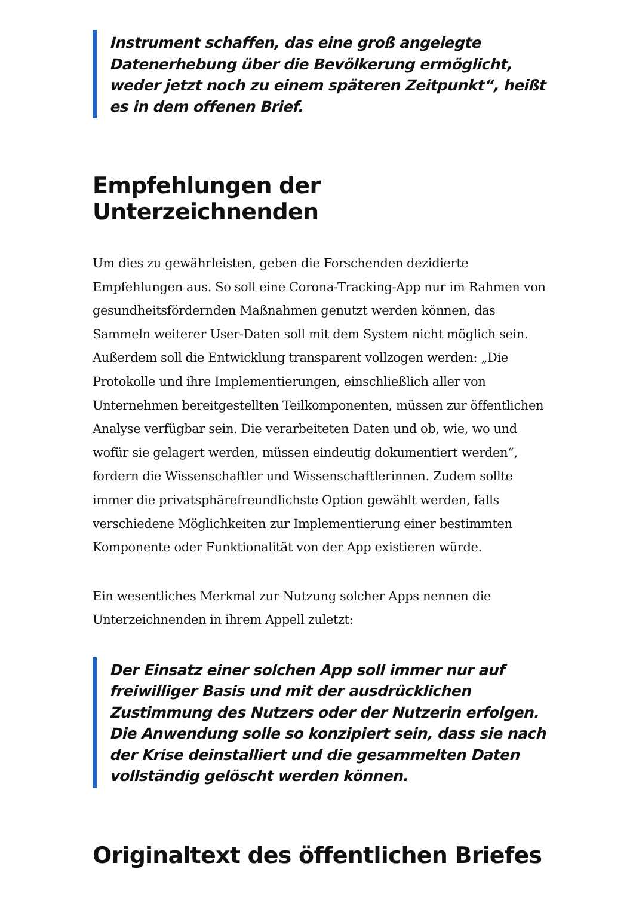Instrument schaffen, das eine groß angelegte Datenerhebung über die Bevölkerung ermöglicht, weder jetzt noch zu einem späteren Zeitpunkt“, heißt es in dem offenen Brief.
Empfehlungen der Unterzeichnenden
Um dies zu gewährleisten, geben die Forschenden dezidierte Empfehlungen aus. So soll eine Corona-Tracking-App nur im Rahmen von gesundheitsfördernden Maßnahmen genutzt werden können, das Sammeln weiterer User-Daten soll mit dem System nicht möglich sein. Außerdem soll die Entwicklung transparent vollzogen werden: „Die Protokolle und ihre Implementierungen, einschließlich aller von Unternehmen bereitgestellten Teilkomponenten, müssen zur öffentlichen Analyse verfügbar sein. Die verarbeiteten Daten und ob, wie, wo und wofür sie gelagert werden, müssen eindeutig dokumentiert werden“, fordern die Wissenschaftler und Wissenschaftlerinnen. Zudem sollte immer die privatsphärefreundlichste Option gewählt werden, falls verschiedene Möglichkeiten zur Implementierung einer bestimmten Komponente oder Funktionalität von der App existieren würde.
Ein wesentliches Merkmal zur Nutzung solcher Apps nennen die Unterzeichnenden in ihrem Appell zuletzt:
Der Einsatz einer solchen App soll immer nur auf freiwilliger Basis und mit der ausdrücklichen Zustimmung des Nutzers oder der Nutzerin erfolgen. Die Anwendung solle so konzipiert sein, dass sie nach der Krise deinstalliert und die gesammelten Daten vollständig gelöscht werden können.
Originaltext des öffentlichen Briefes